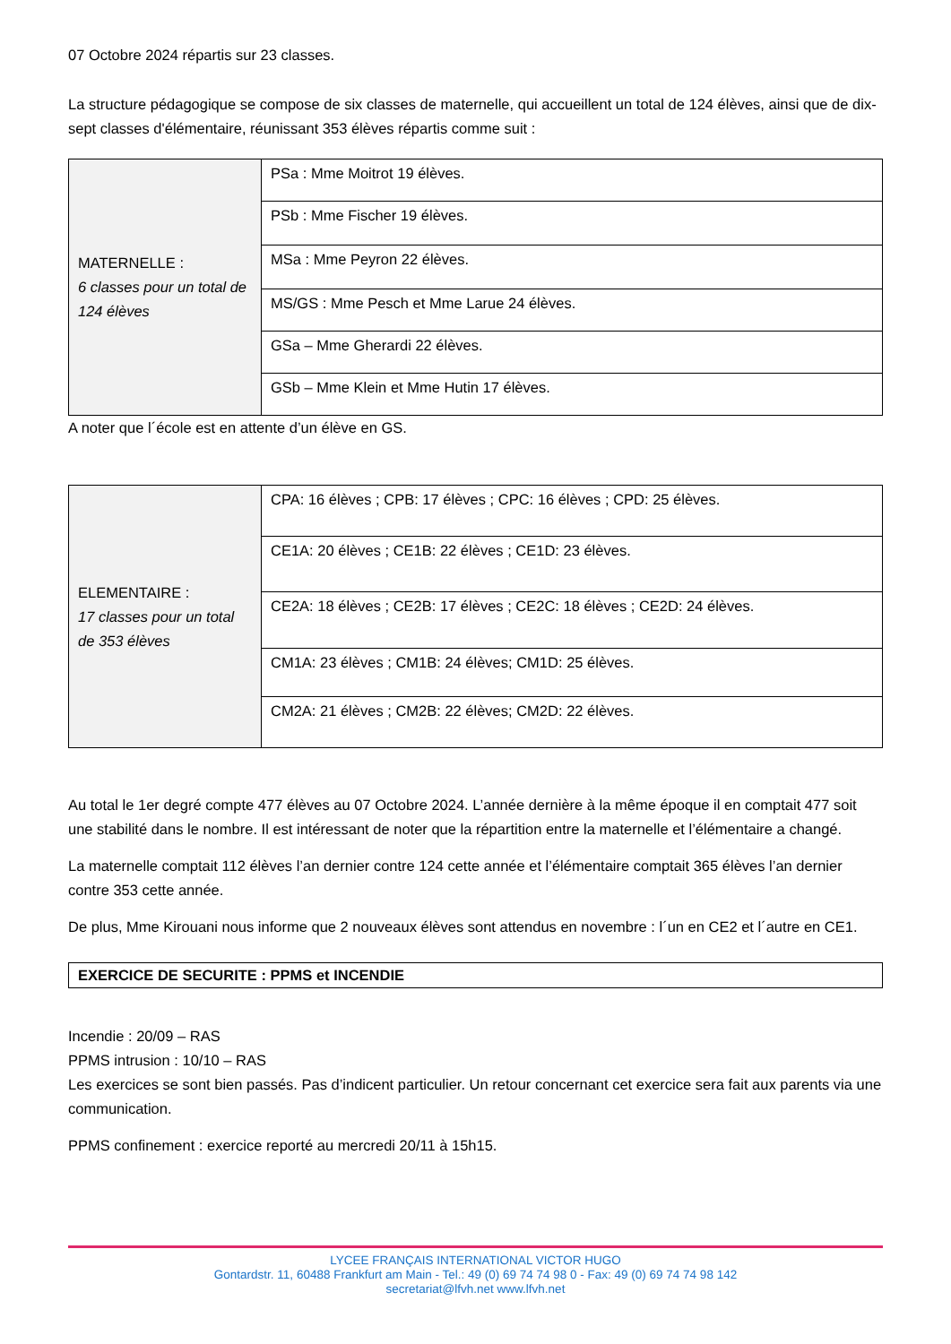07 Octobre 2024 répartis sur 23 classes.
La structure pédagogique se compose de six classes de maternelle, qui accueillent un total de 124 élèves, ainsi que de dix-sept classes d'élémentaire, réunissant 353 élèves répartis comme suit :
| MATERNELLE : 6 classes pour un total de 124 élèves | PSa : Mme Moitrot 19 élèves. |
| | PSb : Mme Fischer 19 élèves. |
| | MSa : Mme Peyron 22 élèves. |
| | MS/GS : Mme Pesch et Mme Larue 24 élèves. |
| | GSa – Mme Gherardi 22 élèves. |
| | GSb – Mme Klein et Mme Hutin 17 élèves. |
A noter que l´école est en attente d’un élève en GS.
| ELEMENTAIRE : 17 classes pour un total de 353 élèves | CPA: 16 élèves ; CPB: 17 élèves ; CPC: 16 élèves ; CPD: 25 élèves. |
| | CE1A: 20 élèves ; CE1B: 22 élèves ; CE1D: 23 élèves. |
| | CE2A: 18 élèves ; CE2B: 17 élèves ; CE2C: 18 élèves ; CE2D: 24 élèves. |
| | CM1A: 23 élèves ; CM1B: 24 élèves; CM1D: 25 élèves. |
| | CM2A: 21 élèves ; CM2B: 22 élèves; CM2D: 22 élèves. |
Au total le 1er degré compte 477 élèves au 07 Octobre 2024. L’année dernière à la même époque il en comptait 477 soit une stabilité dans le nombre. Il est intéressant de noter que la répartition entre la maternelle et l’élémentaire a changé.
La maternelle comptait 112 élèves l’an dernier contre 124 cette année et l’élémentaire comptait 365 élèves l’an dernier contre 353 cette année.
De plus, Mme Kirouani nous informe que 2 nouveaux élèves sont attendus en novembre : l´un en CE2 et l´autre en CE1.
EXERCICE DE SECURITE : PPMS et INCENDIE
Incendie : 20/09 – RAS
PPMS intrusion : 10/10 – RAS
Les exercices se sont bien passés. Pas d’indicent particulier. Un retour concernant cet exercice sera fait aux parents via une communication.
PPMS confinement : exercice reporté au mercredi 20/11 à 15h15.
LYCEE FRANÇAIS INTERNATIONAL VICTOR HUGO
Gontardstr. 11, 60488 Frankfurt am Main - Tel.: 49 (0) 69 74 74 98 0 - Fax: 49 (0) 69 74 74 98 142
secretariat@lfvh.net www.lfvh.net